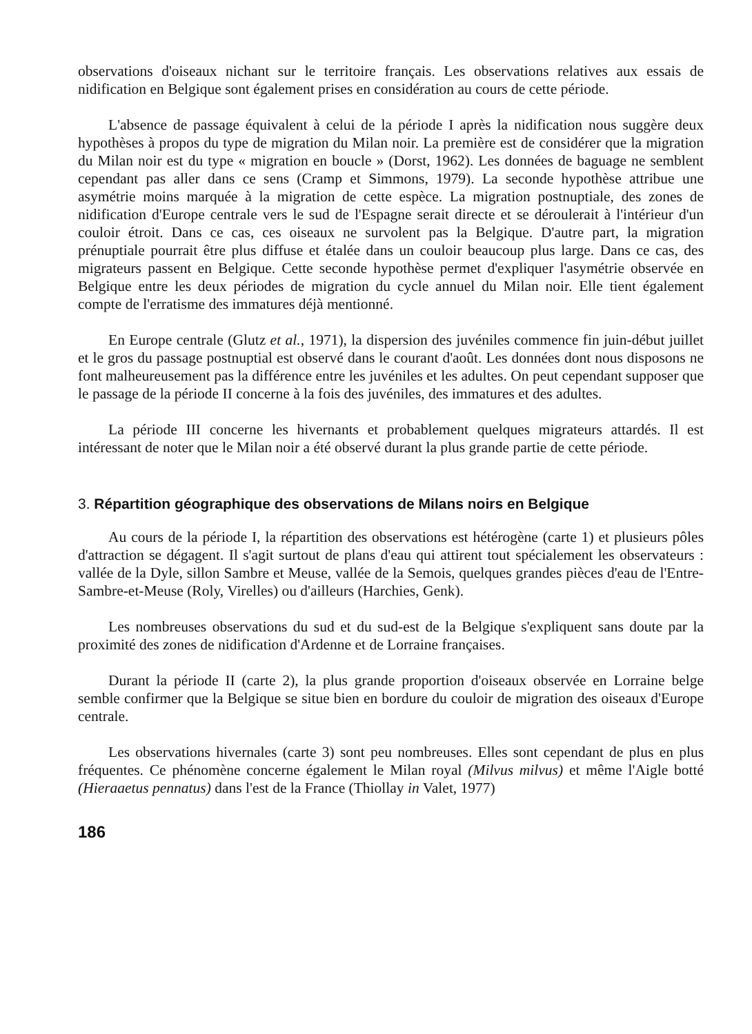observations d'oiseaux nichant sur le territoire français. Les observations relatives aux essais de nidification en Belgique sont également prises en considération au cours de cette période.
L'absence de passage équivalent à celui de la période I après la nidification nous suggère deux hypothèses à propos du type de migration du Milan noir. La première est de considérer que la migration du Milan noir est du type « migration en boucle » (Dorst, 1962). Les données de baguage ne semblent cependant pas aller dans ce sens (Cramp et Simmons, 1979). La seconde hypothèse attribue une asymétrie moins marquée à la migration de cette espèce. La migration postnuptiale, des zones de nidification d'Europe centrale vers le sud de l'Espagne serait directe et se déroulerait à l'intérieur d'un couloir étroit. Dans ce cas, ces oiseaux ne survolent pas la Belgique. D'autre part, la migration prénuptiale pourrait être plus diffuse et étalée dans un couloir beaucoup plus large. Dans ce cas, des migrateurs passent en Belgique. Cette seconde hypothèse permet d'expliquer l'asymétrie observée en Belgique entre les deux périodes de migration du cycle annuel du Milan noir. Elle tient également compte de l'erratisme des immatures déjà mentionné.
En Europe centrale (Glutz et al., 1971), la dispersion des juvéniles commence fin juin-début juillet et le gros du passage postnuptial est observé dans le courant d'août. Les données dont nous disposons ne font malheureusement pas la différence entre les juvéniles et les adultes. On peut cependant supposer que le passage de la période II concerne à la fois des juvéniles, des immatures et des adultes.
La période III concerne les hivernants et probablement quelques migrateurs attardés. Il est intéressant de noter que le Milan noir a été observé durant la plus grande partie de cette période.
3. Répartition géographique des observations de Milans noirs en Belgique
Au cours de la période I, la répartition des observations est hétérogène (carte 1) et plusieurs pôles d'attraction se dégagent. Il s'agit surtout de plans d'eau qui attirent tout spécialement les observateurs : vallée de la Dyle, sillon Sambre et Meuse, vallée de la Semois, quelques grandes pièces d'eau de l'Entre-Sambre-et-Meuse (Roly, Virelles) ou d'ailleurs (Harchies, Genk).
Les nombreuses observations du sud et du sud-est de la Belgique s'expliquent sans doute par la proximité des zones de nidification d'Ardenne et de Lorraine françaises.
Durant la période II (carte 2), la plus grande proportion d'oiseaux observée en Lorraine belge semble confirmer que la Belgique se situe bien en bordure du couloir de migration des oiseaux d'Europe centrale.
Les observations hivernales (carte 3) sont peu nombreuses. Elles sont cependant de plus en plus fréquentes. Ce phénomène concerne également le Milan royal (Milvus milvus) et même l'Aigle botté (Hieraaetus pennatus) dans l'est de la France (Thiollay in Valet, 1977)
186